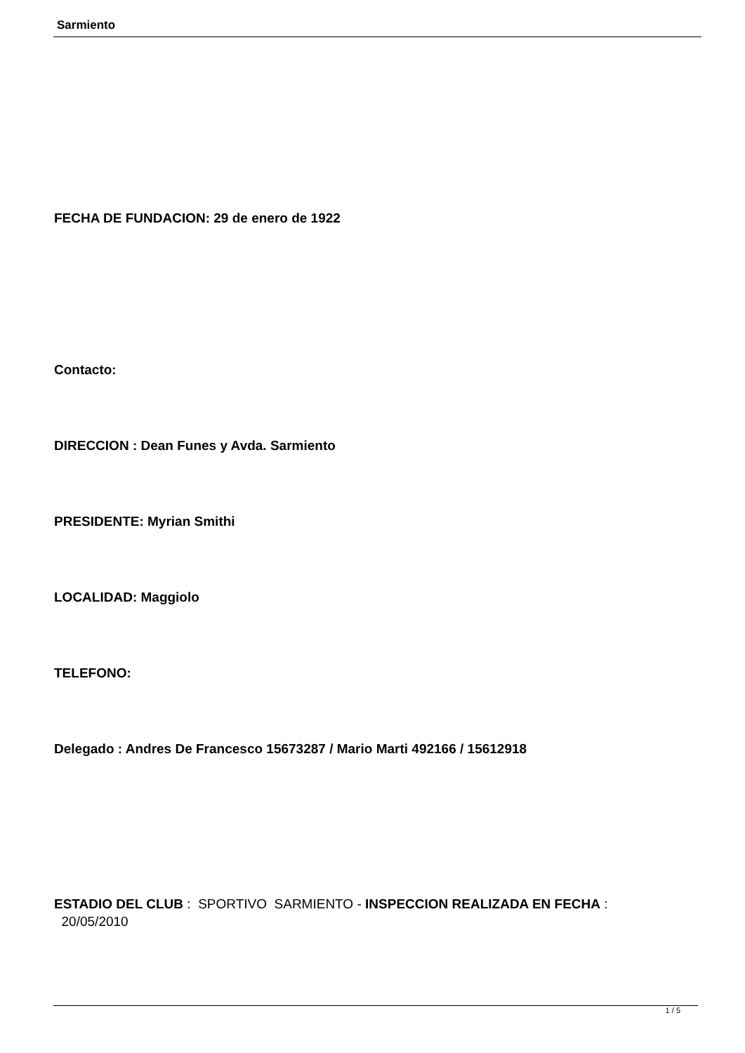Sarmiento
FECHA DE FUNDACION: 29 de enero de 1922
Contacto:
DIRECCION : Dean Funes y Avda. Sarmiento
PRESIDENTE: Myrian Smithi
LOCALIDAD: Maggiolo
TELEFONO:
Delegado : Andres De Francesco 15673287 / Mario Marti 492166 / 15612918
ESTADIO DEL CLUB : SPORTIVO SARMIENTO - INSPECCION REALIZADA EN FECHA :
20/05/2010
1 / 5